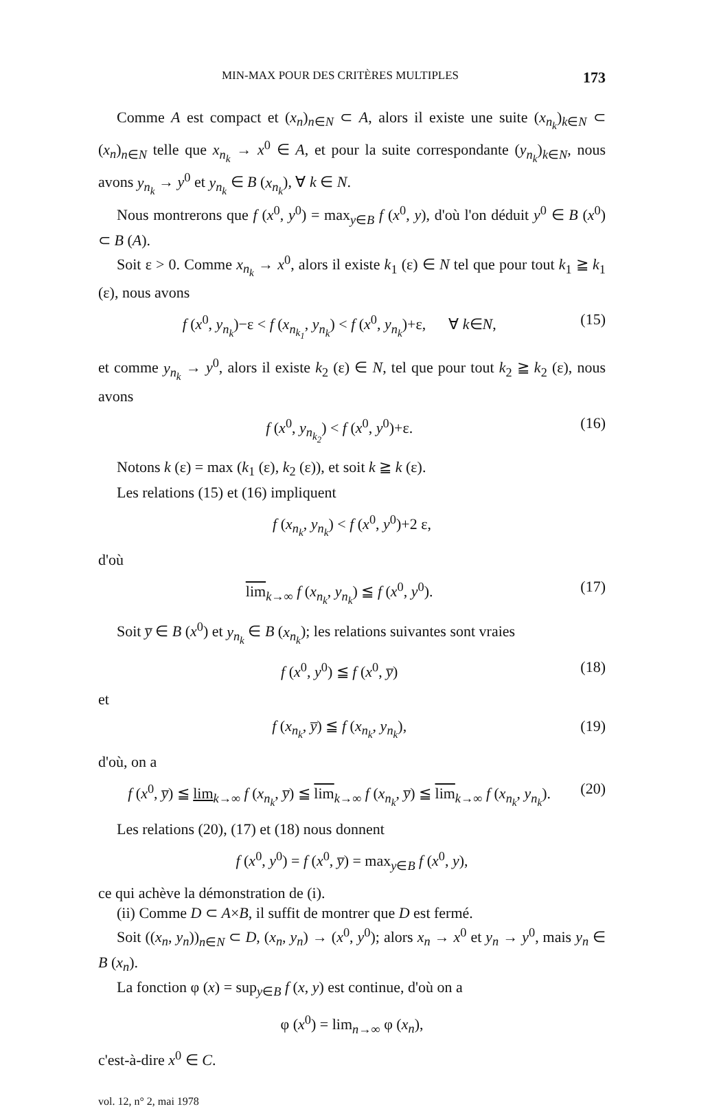MIN-MAX POUR DES CRITÈRES MULTIPLES 173
Comme A est compact et (x<sub>n</sub>)<sub>n∈N</sub> ⊂ A, alors il existe une suite (x<sub>n<sub>k</sub></sub>)<sub>k∈N</sub> ⊂ (x<sub>n</sub>)<sub>n∈N</sub> telle que x<sub>n<sub>k</sub></sub> → x<sup>0</sup> ∈ A, et pour la suite correspondante (y<sub>n<sub>k</sub></sub>)<sub>k∈N</sub>, nous avons y<sub>n<sub>k</sub></sub> → y<sup>0</sup> et y<sub>n<sub>k</sub></sub> ∈ B (x<sub>n<sub>k</sub></sub>), ∀ k ∈ N.
Nous montrerons que f (x<sup>0</sup>, y<sup>0</sup>) = max<sub>y∈B</sub> f (x<sup>0</sup>, y), d'où l'on déduit y<sup>0</sup> ∈ B (x<sup>0</sup>) ⊂ B (A).
Soit ε > 0. Comme x<sub>n<sub>k</sub></sub> → x<sup>0</sup>, alors il existe k<sub>1</sub> (ε) ∈ N tel que pour tout k<sub>1</sub> ≧ k<sub>1</sub> (ε), nous avons
f (x<sup>0</sup>, y<sub>n<sub>k</sub></sub>)−ε < f (x<sub>n<sub>k<sub>1</sub></sub></sub>, y<sub>n<sub>k</sub></sub>) < f (x<sup>0</sup>, y<sub>n<sub>k</sub></sub>)+ε, ∀ k∈N, (15)
et comme y<sub>n<sub>k</sub></sub> → y<sup>0</sup>, alors il existe k<sub>2</sub> (ε) ∈ N, tel que pour tout k<sub>2</sub> ≧ k<sub>2</sub> (ε), nous avons
f (x<sup>0</sup>, y<sub>n<sub>k<sub>2</sub></sub></sub>) < f (x<sup>0</sup>, y<sup>0</sup>)+ε. (16)
Notons k (ε) = max (k<sub>1</sub> (ε), k<sub>2</sub> (ε)), et soit k ≧ k (ε).
Les relations (15) et (16) impliquent
f (x<sub>n<sub>k</sub></sub>, y<sub>n<sub>k</sub></sub>) < f (x<sup>0</sup>, y<sup>0</sup>)+2 ε,
d'où
lim<sub>k→∞</sub> f (x<sub>n<sub>k</sub></sub>, y<sub>n<sub>k</sub></sub>) ≦ f (x<sup>0</sup>, y<sup>0</sup>). (17)
Soit y̅ ∈ B (x<sup>0</sup>) et y<sub>n<sub>k</sub></sub> ∈ B (x<sub>n<sub>k</sub></sub>); les relations suivantes sont vraies
f (x<sup>0</sup>, y<sup>0</sup>) ≦ f (x<sup>0</sup>, y̅) (18)
et
f (x<sub>n<sub>k</sub></sub>, y̅) ≦ f (x<sub>n<sub>k</sub></sub>, y<sub>n<sub>k</sub></sub>), (19)
d'où, on a
f (x<sup>0</sup>, y̅) ≦ lim<sub>k→∞</sub> f (x<sub>n<sub>k</sub></sub>, y̅) ≦ lim<sub>k→∞</sub> f (x<sub>n<sub>k</sub></sub>, y̅) ≦ lim<sub>k→∞</sub> f (x<sub>n<sub>k</sub></sub>, y<sub>n<sub>k</sub></sub>). (20)
Les relations (20), (17) et (18) nous donnent
f (x<sup>0</sup>, y<sup>0</sup>) = f (x<sup>0</sup>, y̅) = max<sub>y∈B</sub> f (x<sup>0</sup>, y),
ce qui achève la démonstration de (i).
(ii) Comme D ⊂ A×B, il suffit de montrer que D est fermé.
Soit ((x<sub>n</sub>, y<sub>n</sub>))<sub>n∈N</sub> ⊂ D, (x<sub>n</sub>, y<sub>n</sub>) → (x<sup>0</sup>, y<sup>0</sup>); alors x<sub>n</sub> → x<sup>0</sup> et y<sub>n</sub> → y<sup>0</sup>, mais y<sub>n</sub> ∈ B (x<sub>n</sub>).
La fonction φ (x) = sup<sub>y∈B</sub> f (x, y) est continue, d'où on a
φ (x<sup>0</sup>) = lim<sub>n→∞</sub> φ (x<sub>n</sub>),
c'est-à-dire x<sup>0</sup> ∈ C.
vol. 12, n° 2, mai 1978